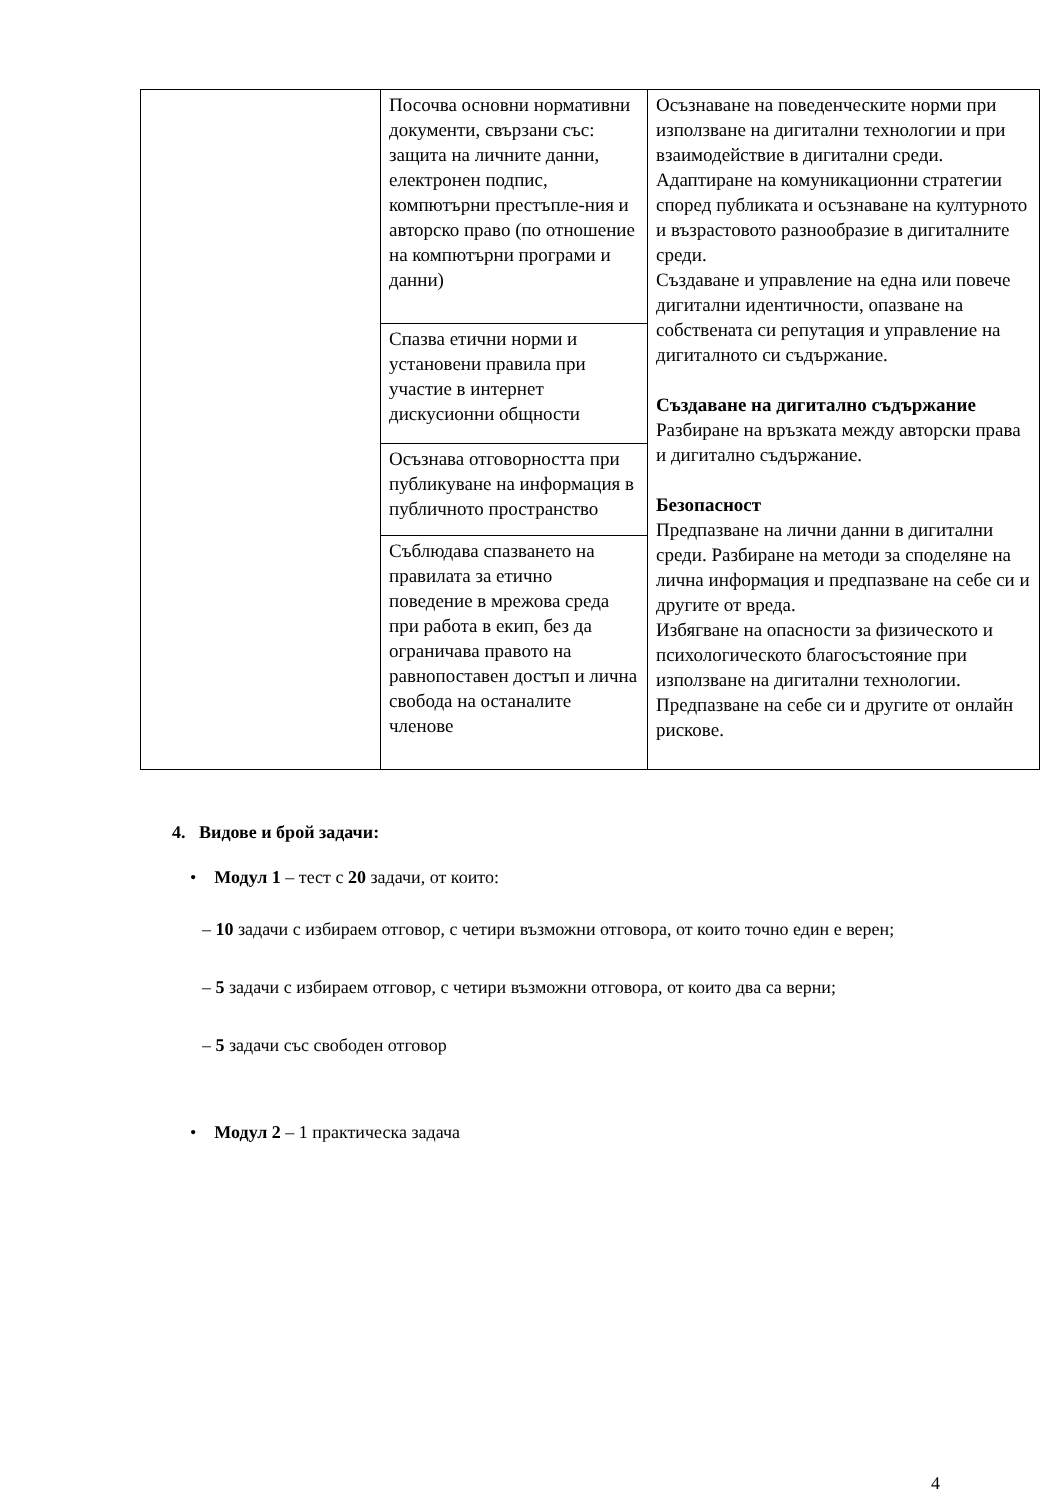| | Посочва основни нормативни документи, свързани със: защита на личните данни, електронен подпис, компютърни престъпле-ния и авторско право (по отношение на компютърни програми и данни) | Осъзнаване на поведенческите норми при използване на дигитални технологии и при взаимодействие в дигитални среди. Адаптиране на комуникационни стратегии според публиката и осъзнаване на културното и възрастовото разнообразие в дигиталните среди. Създаване и управление на една или повече дигитални идентичности, опазване на собствената си репутация и управление на дигиталното си съдържание. Създаване на дигитално съдържание Разбиране на връзката между авторски права и дигитално съдържание. Безопасност Предпазване на лични данни в дигитални среди. Разбиране на методи за споделяне на лична информация и предпазване на себе си и другите от вреда. Избягване на опасности за физическото и психологическото благосъстояние при използване на дигитални технологии. Предпазване на себе си и другите от онлайн рискове. |
| | Спазва етични норми и установени правила при участие в интернет дискусионни общности | |
| | Осъзнава отговорността при публикуване на информация в публичното пространство | |
| | Съблюдава спазването на правилата за етично поведение в мрежова среда при работа в екип, без да ограничава правото на равнопоставен достъп и лична свобода на останалите членове | |
4. Видове и брой задачи:
• Модул 1 – тест с 20 задачи, от които:
– 10 задачи с избираем отговор, с четири възможни отговора, от които точно един е верен;
– 5 задачи с избираем отговор, с четири възможни отговора, от които два са верни;
– 5 задачи със свободен отговор
• Модул 2 – 1 практическа задача
4